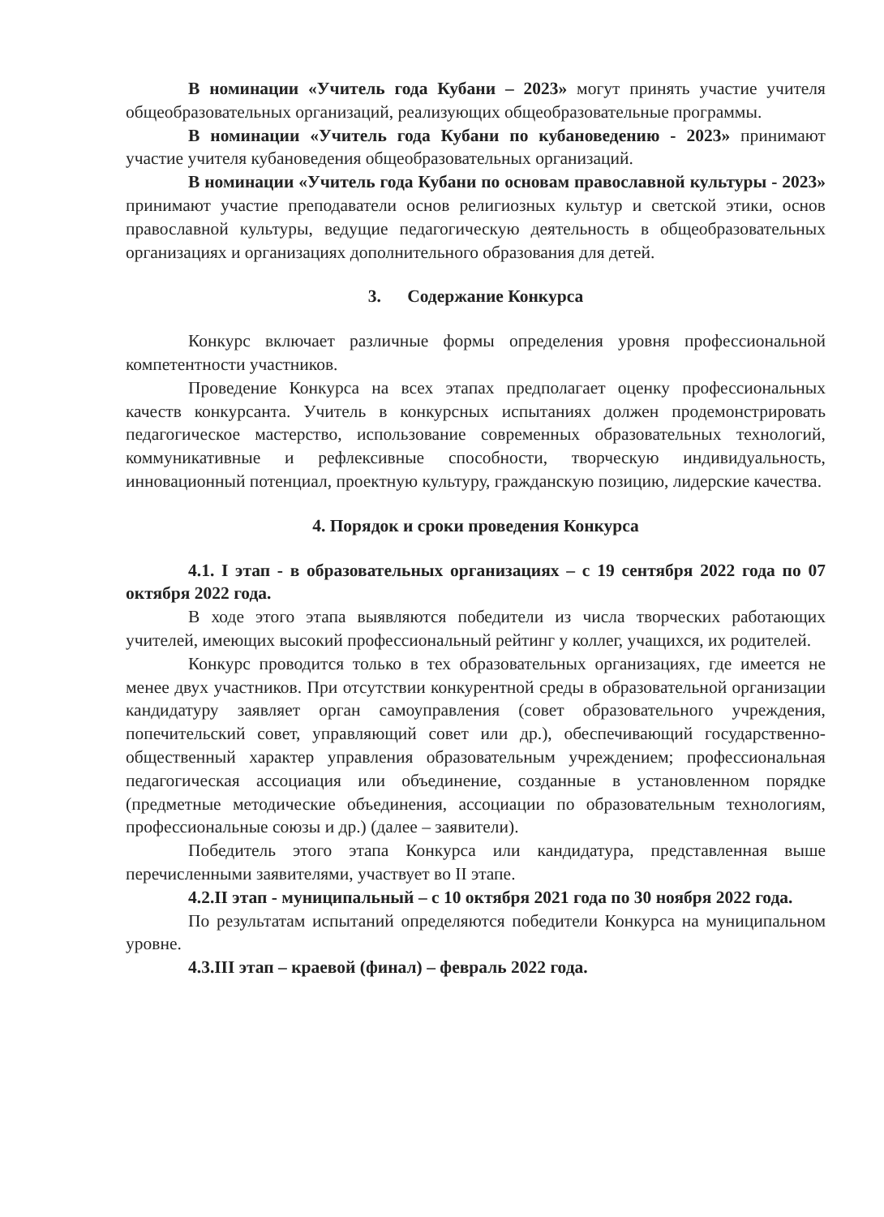В номинации «Учитель года Кубани – 2023» могут принять участие учителя общеобразовательных организаций, реализующих общеобразовательные программы.
В номинации «Учитель года Кубани по кубановедению - 2023» принимают участие учителя кубановедения общеобразовательных организаций.
В номинации «Учитель года Кубани по основам православной культуры - 2023» принимают участие преподаватели основ религиозных культур и светской этики, основ православной культуры, ведущие педагогическую деятельность в общеобразовательных организациях и организациях дополнительного образования для детей.
3. Содержание Конкурса
Конкурс включает различные формы определения уровня профессиональной компетентности участников.
Проведение Конкурса на всех этапах предполагает оценку профессиональных качеств конкурсанта. Учитель в конкурсных испытаниях должен продемонстрировать педагогическое мастерство, использование современных образовательных технологий, коммуникативные и рефлексивные способности, творческую индивидуальность, инновационный потенциал, проектную культуру, гражданскую позицию, лидерские качества.
4. Порядок и сроки проведения Конкурса
4.1. I этап - в образовательных организациях – с 19 сентября 2022 года по 07 октября 2022 года.
В ходе этого этапа выявляются победители из числа творческих работающих учителей, имеющих высокий профессиональный рейтинг у коллег, учащихся, их родителей.
Конкурс проводится только в тех образовательных организациях, где имеется не менее двух участников. При отсутствии конкурентной среды в образовательной организации кандидатуру заявляет орган самоуправления (совет образовательного учреждения, попечительский совет, управляющий совет или др.), обеспечивающий государственно-общественный характер управления образовательным учреждением; профессиональная педагогическая ассоциация или объединение, созданные в установленном порядке (предметные методические объединения, ассоциации по образовательным технологиям, профессиональные союзы и др.) (далее – заявители).
Победитель этого этапа Конкурса или кандидатура, представленная выше перечисленными заявителями, участвует во II этапе.
4.2.II этап - муниципальный – с 10 октября 2021 года по 30 ноября 2022 года.
По результатам испытаний определяются победители Конкурса на муниципальном уровне.
4.3.III этап – краевой (финал) – февраль 2022 года.